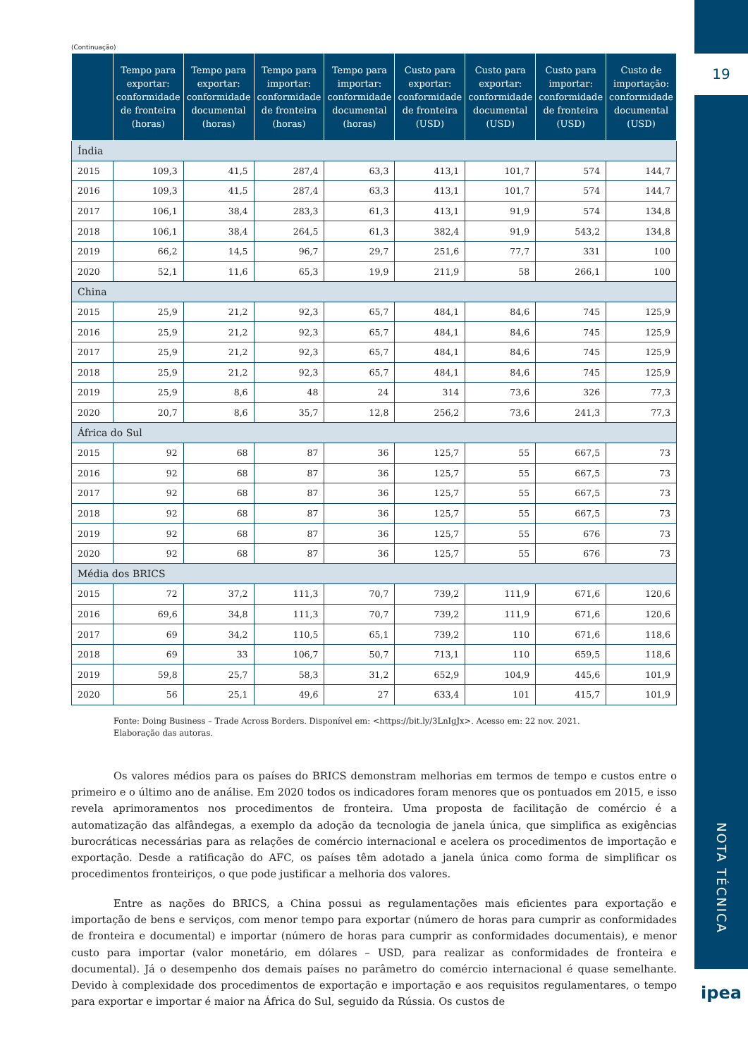(Continuação)
| | Tempo para exportar: conformidade de fronteira (horas) | Tempo para exportar: conformidade documental (horas) | Tempo para importar: conformidade de fronteira (horas) | Tempo para importar: conformidade documental (horas) | Custo para exportar: conformidade de fronteira (USD) | Custo para exportar: conformidade documental (USD) | Custo para importar: conformidade de fronteira (USD) | Custo de importação: conformidade documental (USD) |
| --- | --- | --- | --- | --- | --- | --- | --- | --- |
| Índia | | | | | | | | |
| 2015 | 109,3 | 41,5 | 287,4 | 63,3 | 413,1 | 101,7 | 574 | 144,7 |
| 2016 | 109,3 | 41,5 | 287,4 | 63,3 | 413,1 | 101,7 | 574 | 144,7 |
| 2017 | 106,1 | 38,4 | 283,3 | 61,3 | 413,1 | 91,9 | 574 | 134,8 |
| 2018 | 106,1 | 38,4 | 264,5 | 61,3 | 382,4 | 91,9 | 543,2 | 134,8 |
| 2019 | 66,2 | 14,5 | 96,7 | 29,7 | 251,6 | 77,7 | 331 | 100 |
| 2020 | 52,1 | 11,6 | 65,3 | 19,9 | 211,9 | 58 | 266,1 | 100 |
| China | | | | | | | | |
| 2015 | 25,9 | 21,2 | 92,3 | 65,7 | 484,1 | 84,6 | 745 | 125,9 |
| 2016 | 25,9 | 21,2 | 92,3 | 65,7 | 484,1 | 84,6 | 745 | 125,9 |
| 2017 | 25,9 | 21,2 | 92,3 | 65,7 | 484,1 | 84,6 | 745 | 125,9 |
| 2018 | 25,9 | 21,2 | 92,3 | 65,7 | 484,1 | 84,6 | 745 | 125,9 |
| 2019 | 25,9 | 8,6 | 48 | 24 | 314 | 73,6 | 326 | 77,3 |
| 2020 | 20,7 | 8,6 | 35,7 | 12,8 | 256,2 | 73,6 | 241,3 | 77,3 |
| África do Sul | | | | | | | | |
| 2015 | 92 | 68 | 87 | 36 | 125,7 | 55 | 667,5 | 73 |
| 2016 | 92 | 68 | 87 | 36 | 125,7 | 55 | 667,5 | 73 |
| 2017 | 92 | 68 | 87 | 36 | 125,7 | 55 | 667,5 | 73 |
| 2018 | 92 | 68 | 87 | 36 | 125,7 | 55 | 667,5 | 73 |
| 2019 | 92 | 68 | 87 | 36 | 125,7 | 55 | 676 | 73 |
| 2020 | 92 | 68 | 87 | 36 | 125,7 | 55 | 676 | 73 |
| Média dos BRICS | | | | | | | | |
| 2015 | 72 | 37,2 | 111,3 | 70,7 | 739,2 | 111,9 | 671,6 | 120,6 |
| 2016 | 69,6 | 34,8 | 111,3 | 70,7 | 739,2 | 111,9 | 671,6 | 120,6 |
| 2017 | 69 | 34,2 | 110,5 | 65,1 | 739,2 | 110 | 671,6 | 118,6 |
| 2018 | 69 | 33 | 106,7 | 50,7 | 713,1 | 110 | 659,5 | 118,6 |
| 2019 | 59,8 | 25,7 | 58,3 | 31,2 | 652,9 | 104,9 | 445,6 | 101,9 |
| 2020 | 56 | 25,1 | 49,6 | 27 | 633,4 | 101 | 415,7 | 101,9 |
Fonte: Doing Business – Trade Across Borders. Disponível em: <https://bit.ly/3LnIgJx>. Acesso em: 22 nov. 2021.
Elaboração das autoras.
Os valores médios para os países do BRICS demonstram melhorias em termos de tempo e custos entre o primeiro e o último ano de análise. Em 2020 todos os indicadores foram menores que os pontuados em 2015, e isso revela aprimoramentos nos procedimentos de fronteira. Uma proposta de facilitação de comércio é a automatização das alfândegas, a exemplo da adoção da tecnologia de janela única, que simplifica as exigências burocráticas necessárias para as relações de comércio internacional e acelera os procedimentos de importação e exportação. Desde a ratificação do AFC, os países têm adotado a janela única como forma de simplificar os procedimentos fronteiriços, o que pode justificar a melhoria dos valores.
Entre as nações do BRICS, a China possui as regulamentações mais eficientes para exportação e importação de bens e serviços, com menor tempo para exportar (número de horas para cumprir as conformidades de fronteira e documental) e importar (número de horas para cumprir as conformidades documentais), e menor custo para importar (valor monetário, em dólares – USD, para realizar as conformidades de fronteira e documental). Já o desempenho dos demais países no parâmetro do comércio internacional é quase semelhante. Devido à complexidade dos procedimentos de exportação e importação e aos requisitos regulamentares, o tempo para exportar e importar é maior na África do Sul, seguido da Rússia. Os custos de
19
NOTA TÉCNICA
ipea